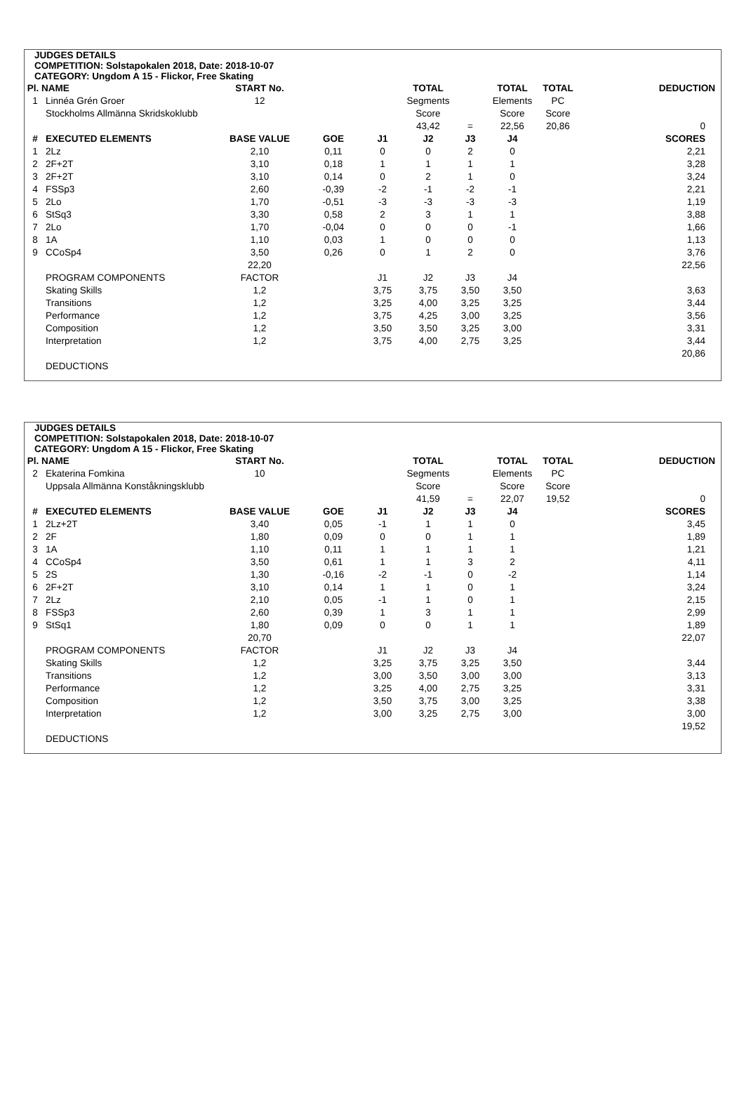JUDGES DETAILS
COMPETITION: Solstapokalen 2018, Date: 2018-10-07
CATEGORY: Ungdom A 15 - Flickor, Free Skating
| Pl. NAME | | START No. | | | TOTAL | | TOTAL | TOTAL | DEDUCTION |
| --- | --- | --- | --- | --- | --- | --- | --- | --- | --- |
| 1 | Linnéa Grén Groer | 12 | | | Segments | | Elements | PC | |
| | Stockholms Allmänna Skridskoklubb | | | | Score | | Score | Score | |
| | | | | | 43,42 | = | 22,56 | 20,86 | 0 |
| # | EXECUTED ELEMENTS | BASE VALUE | GOE | J1 | J2 | J3 | J4 | | SCORES |
| 1 | 2Lz | 2,10 | 0,11 | 0 | 0 | 2 | 0 | | 2,21 |
| 2 | 2F+2T | 3,10 | 0,18 | 1 | 1 | 1 | 1 | | 3,28 |
| 3 | 2F+2T | 3,10 | 0,14 | 0 | 2 | 1 | 0 | | 3,24 |
| 4 | FSSp3 | 2,60 | -0,39 | -2 | -1 | -2 | -1 | | 2,21 |
| 5 | 2Lo | 1,70 | -0,51 | -3 | -3 | -3 | -3 | | 1,19 |
| 6 | StSq3 | 3,30 | 0,58 | 2 | 3 | 1 | 1 | | 3,88 |
| 7 | 2Lo | 1,70 | -0,04 | 0 | 0 | 0 | -1 | | 1,66 |
| 8 | 1A | 1,10 | 0,03 | 1 | 0 | 0 | 0 | | 1,13 |
| 9 | CCoSp4 | 3,50 | 0,26 | 0 | 1 | 2 | 0 | | 3,76 |
| | | 22,20 | | | | | | | 22,56 |
| | PROGRAM COMPONENTS | FACTOR | | J1 | J2 | J3 | J4 | | |
| | Skating Skills | 1,2 | | 3,75 | 3,75 | 3,50 | 3,50 | | 3,63 |
| | Transitions | 1,2 | | 3,25 | 4,00 | 3,25 | 3,25 | | 3,44 |
| | Performance | 1,2 | | 3,75 | 4,25 | 3,00 | 3,25 | | 3,56 |
| | Composition | 1,2 | | 3,50 | 3,50 | 3,25 | 3,00 | | 3,31 |
| | Interpretation | 1,2 | | 3,75 | 4,00 | 2,75 | 3,25 | | 3,44 |
| | | | | | | | | | 20,86 |
| | DEDUCTIONS | | | | | | | | |
JUDGES DETAILS
COMPETITION: Solstapokalen 2018, Date: 2018-10-07
CATEGORY: Ungdom A 15 - Flickor, Free Skating
| Pl. NAME | | START No. | | | TOTAL | | TOTAL | TOTAL | DEDUCTION |
| --- | --- | --- | --- | --- | --- | --- | --- | --- | --- |
| 2 | Ekaterina Fomkina | 10 | | | Segments | | Elements | PC | |
| | Uppsala Allmänna Konståkningsklubb | | | | Score | | Score | Score | |
| | | | | | 41,59 | = | 22,07 | 19,52 | 0 |
| # | EXECUTED ELEMENTS | BASE VALUE | GOE | J1 | J2 | J3 | J4 | | SCORES |
| 1 | 2Lz+2T | 3,40 | 0,05 | -1 | 1 | 1 | 0 | | 3,45 |
| 2 | 2F | 1,80 | 0,09 | 0 | 0 | 1 | 1 | | 1,89 |
| 3 | 1A | 1,10 | 0,11 | 1 | 1 | 1 | 1 | | 1,21 |
| 4 | CCoSp4 | 3,50 | 0,61 | 1 | 1 | 3 | 2 | | 4,11 |
| 5 | 2S | 1,30 | -0,16 | -2 | -1 | 0 | -2 | | 1,14 |
| 6 | 2F+2T | 3,10 | 0,14 | 1 | 1 | 0 | 1 | | 3,24 |
| 7 | 2Lz | 2,10 | 0,05 | -1 | 1 | 0 | 1 | | 2,15 |
| 8 | FSSp3 | 2,60 | 0,39 | 1 | 3 | 1 | 1 | | 2,99 |
| 9 | StSq1 | 1,80 | 0,09 | 0 | 0 | 1 | 1 | | 1,89 |
| | | 20,70 | | | | | | | 22,07 |
| | PROGRAM COMPONENTS | FACTOR | | J1 | J2 | J3 | J4 | | |
| | Skating Skills | 1,2 | | 3,25 | 3,75 | 3,25 | 3,50 | | 3,44 |
| | Transitions | 1,2 | | 3,00 | 3,50 | 3,00 | 3,00 | | 3,13 |
| | Performance | 1,2 | | 3,25 | 4,00 | 2,75 | 3,25 | | 3,31 |
| | Composition | 1,2 | | 3,50 | 3,75 | 3,00 | 3,25 | | 3,38 |
| | Interpretation | 1,2 | | 3,00 | 3,25 | 2,75 | 3,00 | | 3,00 |
| | | | | | | | | | 19,52 |
| | DEDUCTIONS | | | | | | | | |